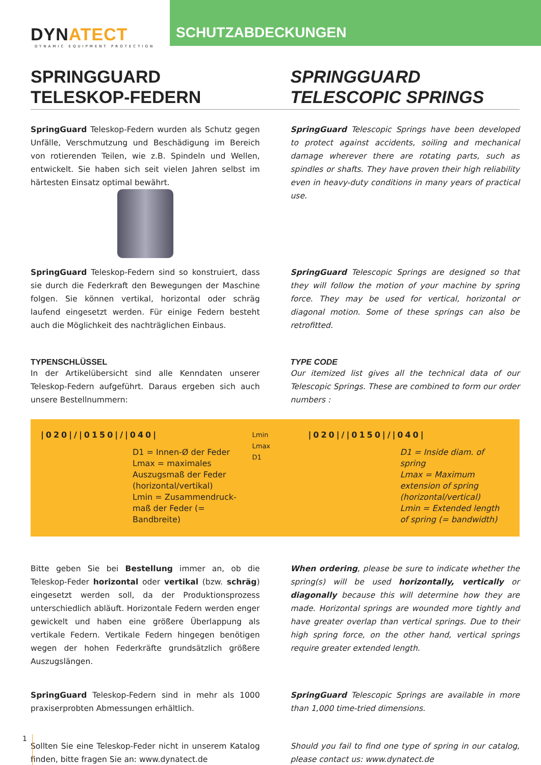DYNATECT
DYNAMIC EQUIPMENT PROTECTION
SCHUTZABDECKUNGEN
SPRINGGUARD
TELESKOP-FEDERN
SPRINGGUARD
TELESCOPIC SPRINGS
SpringGuard Teleskop-Federn wurden als Schutz gegen Unfälle, Verschmutzung und Beschädigung im Bereich von rotierenden Teilen, wie z.B. Spindeln und Wellen, entwickelt. Sie haben sich seit vielen Jahren selbst im härtesten Einsatz optimal bewährt.
SpringGuard Telescopic Springs have been developed to protect against accidents, soiling and mechanical damage wherever there are rotating parts, such as spindles or shafts. They have proven their high reliability even in heavy-duty conditions in many years of practical use.
SpringGuard Teleskop-Federn sind so konstruiert, dass sie durch die Federkraft den Bewegungen der Maschine folgen. Sie können vertikal, horizontal oder schräg laufend eingesetzt werden. Für einige Federn besteht auch die Möglichkeit des nachträglichen Einbaus.
SpringGuard Telescopic Springs are designed so that they will follow the motion of your machine by spring force. They may be used for vertical, horizontal or diagonal motion. Some of these springs can also be retrofitted.
TYPENSCHLÜSSEL
In der Artikelübersicht sind alle Kenndaten unserer Teleskop-Federn aufgeführt. Daraus ergeben sich auch unsere Bestellnummern:
TYPE CODE
Our itemized list gives all the technical data of our Telescopic Springs. These are combined to form our order numbers :
|020|/|0150|/|040|
D1 = Innen-Ø der Feder
Lmax = maximales Auszugsmaß der Feder (horizontal/vertikal)
Lmin = Zusammendruck-maß der Feder (= Bandbreite)
Lmin
Lmax
D1
|020|/|0150|/|040|
D1 = Inside diam. of spring
Lmax = Maximum extension of spring (horizontal/vertical)
Lmin = Extended length of spring (= bandwidth)
Bitte geben Sie bei Bestellung immer an, ob die Teleskop-Feder horizontal oder vertikal (bzw. schräg) eingesetzt werden soll, da der Produktionsprozess unterschiedlich abläuft. Horizontale Federn werden enger gewickelt und haben eine größere Überlappung als vertikale Federn. Vertikale Federn hingegen benötigen wegen der hohen Federkräfte grundsätzlich größere Auszugslängen.
When ordering, please be sure to indicate whether the spring(s) will be used horizontally, vertically or diagonally because this will determine how they are made. Horizontal springs are wounded more tightly and have greater overlap than vertical springs. Due to their high spring force, on the other hand, vertical springs require greater extended length.
SpringGuard Teleskop-Federn sind in mehr als 1000 praxiserprobten Abmessungen erhältlich.
SpringGuard Telescopic Springs are available in more than 1,000 time-tried dimensions.
Sollten Sie eine Teleskop-Feder nicht in unserem Katalog finden, bitte fragen Sie an: www.dynatect.de
Should you fail to find one type of spring in our catalog, please contact us: www.dynatect.de
1